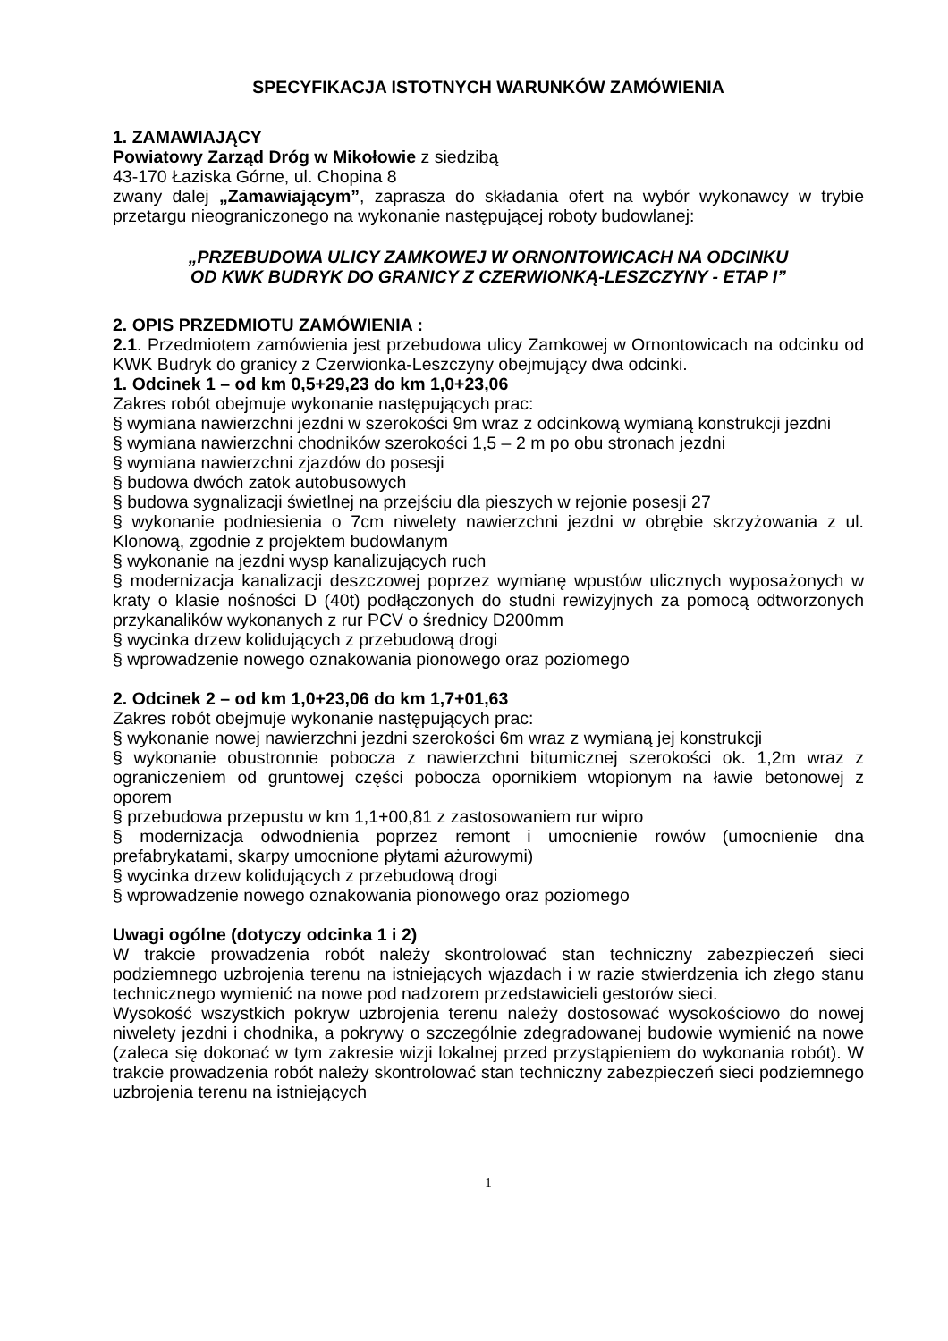SPECYFIKACJA ISTOTNYCH WARUNKÓW ZAMÓWIENIA
1. ZAMAWIAJĄCY
Powiatowy Zarząd Dróg w Mikołowie z siedzibą
43-170 Łaziska Górne, ul. Chopina 8
zwany dalej „Zamawiającym”, zaprasza do składania ofert na wybór wykonawcy w trybie przetargu nieograniczonego na wykonanie następującej roboty budowlanej:
„PRZEBUDOWA ULICY ZAMKOWEJ W ORNONTOWICACH NA ODCINKU
OD KWK BUDRYK DO GRANICY Z CZERWIONKĄ-LESZCZYNY - ETAP I”
2. OPIS PRZEDMIOTU ZAMÓWIENIA :
2.1. Przedmiotem zamówienia jest przebudowa ulicy Zamkowej w Ornontowicach na odcinku od KWK Budryk do granicy z Czerwionka-Leszczyny obejmujący dwa odcinki.
1. Odcinek 1 – od km 0,5+29,23 do km 1,0+23,06
Zakres robót obejmuje wykonanie następujących prac:
§ wymiana nawierzchni jezdni w szerokości 9m wraz z odcinkową wymianą konstrukcji jezdni
§ wymiana nawierzchni chodników szerokości 1,5 – 2 m po obu stronach jezdni
§ wymiana nawierzchni zjazdów do posesji
§ budowa dwóch zatok autobusowych
§ budowa sygnalizacji świetlnej na przejściu dla pieszych w rejonie posesji 27
§ wykonanie podniesienia o 7cm niwelety nawierzchni jezdni w obrębie skrzyżowania z ul. Klonową, zgodnie z projektem budowlanym
§ wykonanie na jezdni wysp kanalizujących ruch
§ modernizacja kanalizacji deszczowej poprzez wymianę wpustów ulicznych wyposażonych w kraty o klasie nośności D (40t) podłączonych do studni rewizyjnych za pomocą odtworzonych przykanalików wykonanych z rur PCV o średnicy D200mm
§ wycinka drzew kolidujących z przebudową drogi
§ wprowadzenie nowego oznakowania pionowego oraz poziomego
2. Odcinek 2 – od km 1,0+23,06 do km 1,7+01,63
Zakres robót obejmuje wykonanie następujących prac:
§ wykonanie nowej nawierzchni jezdni szerokości 6m wraz z wymianą jej konstrukcji
§ wykonanie obustronnie pobocza z nawierzchni bitumicznej szerokości ok. 1,2m wraz z ograniczeniem od gruntowej części pobocza opornikiem wtopionym na ławie betonowej z oporem
§ przebudowa przepustu w km 1,1+00,81 z zastosowaniem rur wipro
§ modernizacja odwodnienia poprzez remont i umocnienie rowów (umocnienie dna prefabrykatami, skarpy umocnione płytami ażurowymi)
§ wycinka drzew kolidujących z przebudową drogi
§ wprowadzenie nowego oznakowania pionowego oraz poziomego
Uwagi ogólne (dotyczy odcinka 1 i 2)
W trakcie prowadzenia robót należy skontrolować stan techniczny zabezpieczeń sieci podziemnego uzbrojenia terenu na istniejących wjazdach i w razie stwierdzenia ich złego stanu technicznego wymienić na nowe pod nadzorem przedstawicieli gestorów sieci.
Wysokość wszystkich pokryw uzbrojenia terenu należy dostosować wysokościowo do nowej niwelety jezdni i chodnika, a pokrywy o szczególnie zdegradowanej budowie wymienić na nowe (zaleca się dokonać w tym zakresie wizji lokalnej przed przystąpieniem do wykonania robót). W trakcie prowadzenia robót należy skontrolować stan techniczny zabezpieczeń sieci podziemnego uzbrojenia terenu na istniejących
1